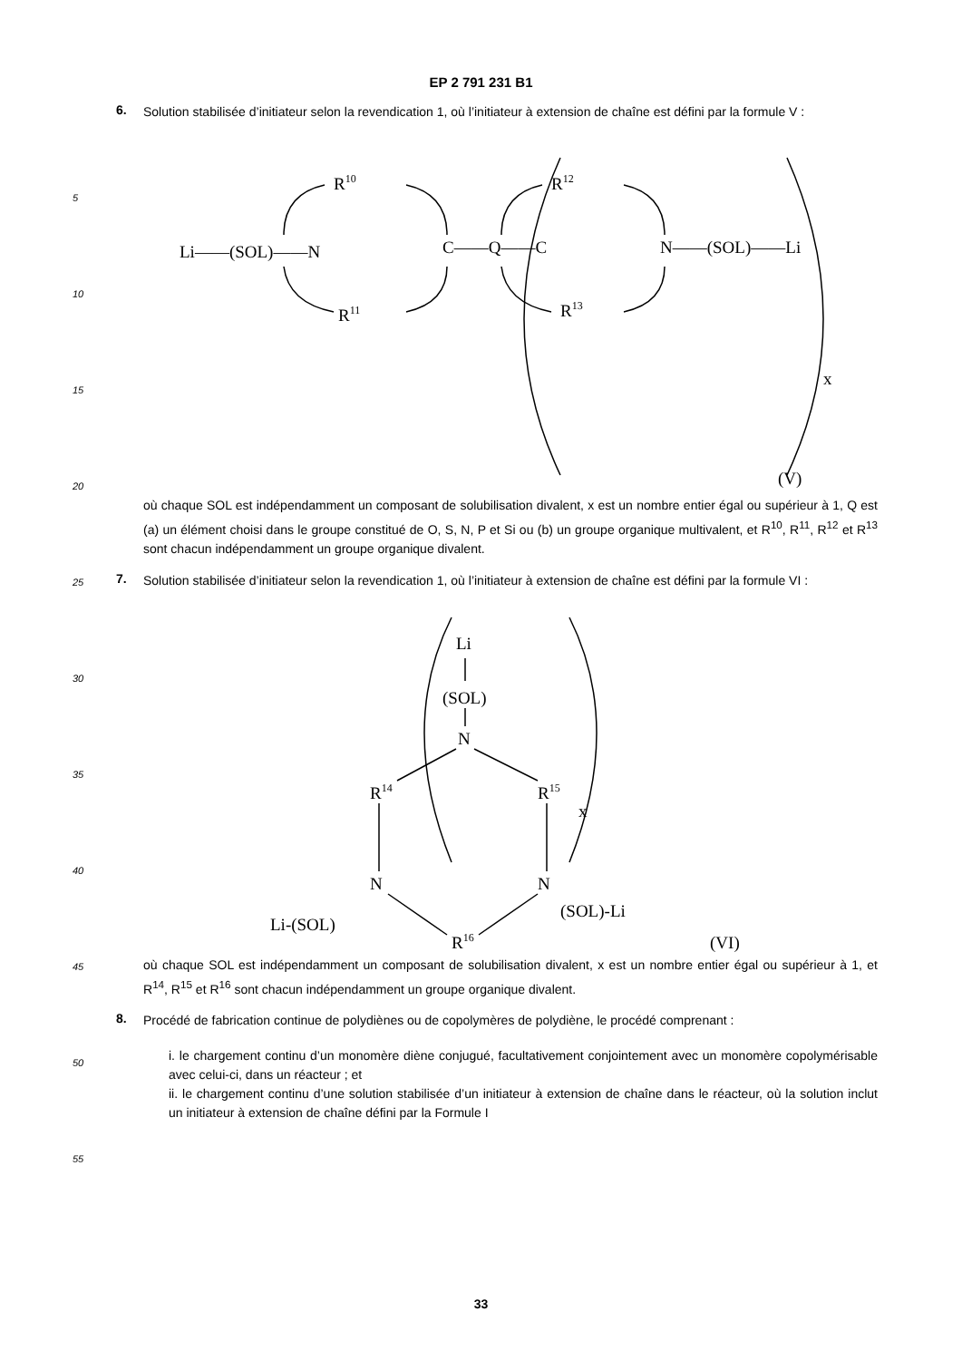EP 2 791 231 B1
6.
Solution stabilisée d’initiateur selon la revendication 1, où l’initiateur à extension de chaîne est défini par la formule V :
R10
R12
Li——(SOL)——N
C——Q——C
N——(SOL)——Li
R11
R13
x
(V)
où chaque SOL est indépendamment un composant de solubilisation divalent, x est un nombre entier égal ou supérieur à 1, Q est (a) un élément choisi dans le groupe constitué de O, S, N, P et Si ou (b) un groupe organique multivalent, et R<sup>10</sup>, R<sup>11</sup>, R<sup>12</sup> et R<sup>13</sup> sont chacun indépendamment un groupe organique divalent.
7.
Solution stabilisée d’initiateur selon la revendication 1, où l’initiateur à extension de chaîne est défini par la formule VI :
Li
(SOL)
N
R14
R15
x
N
N
Li-(SOL)
(SOL)-Li
R16
(VI)
où chaque SOL est indépendamment un composant de solubilisation divalent, x est un nombre entier égal ou supérieur à 1, et R<sup>14</sup>, R<sup>15</sup> et R<sup>16</sup> sont chacun indépendamment un groupe organique divalent.
8.
Procédé de fabrication continue de polydiènes ou de copolymères de polydiène, le procédé comprenant :
i. le chargement continu d’un monomère diène conjugué, facultativement conjointement avec un monomère copolymérisable avec celui-ci, dans un réacteur ; et
ii. le chargement continu d’une solution stabilisée d’un initiateur à extension de chaîne dans le réacteur, où la solution inclut un initiateur à extension de chaîne défini par la Formule I
5
10
15
20
25
30
35
40
45
50
55
33